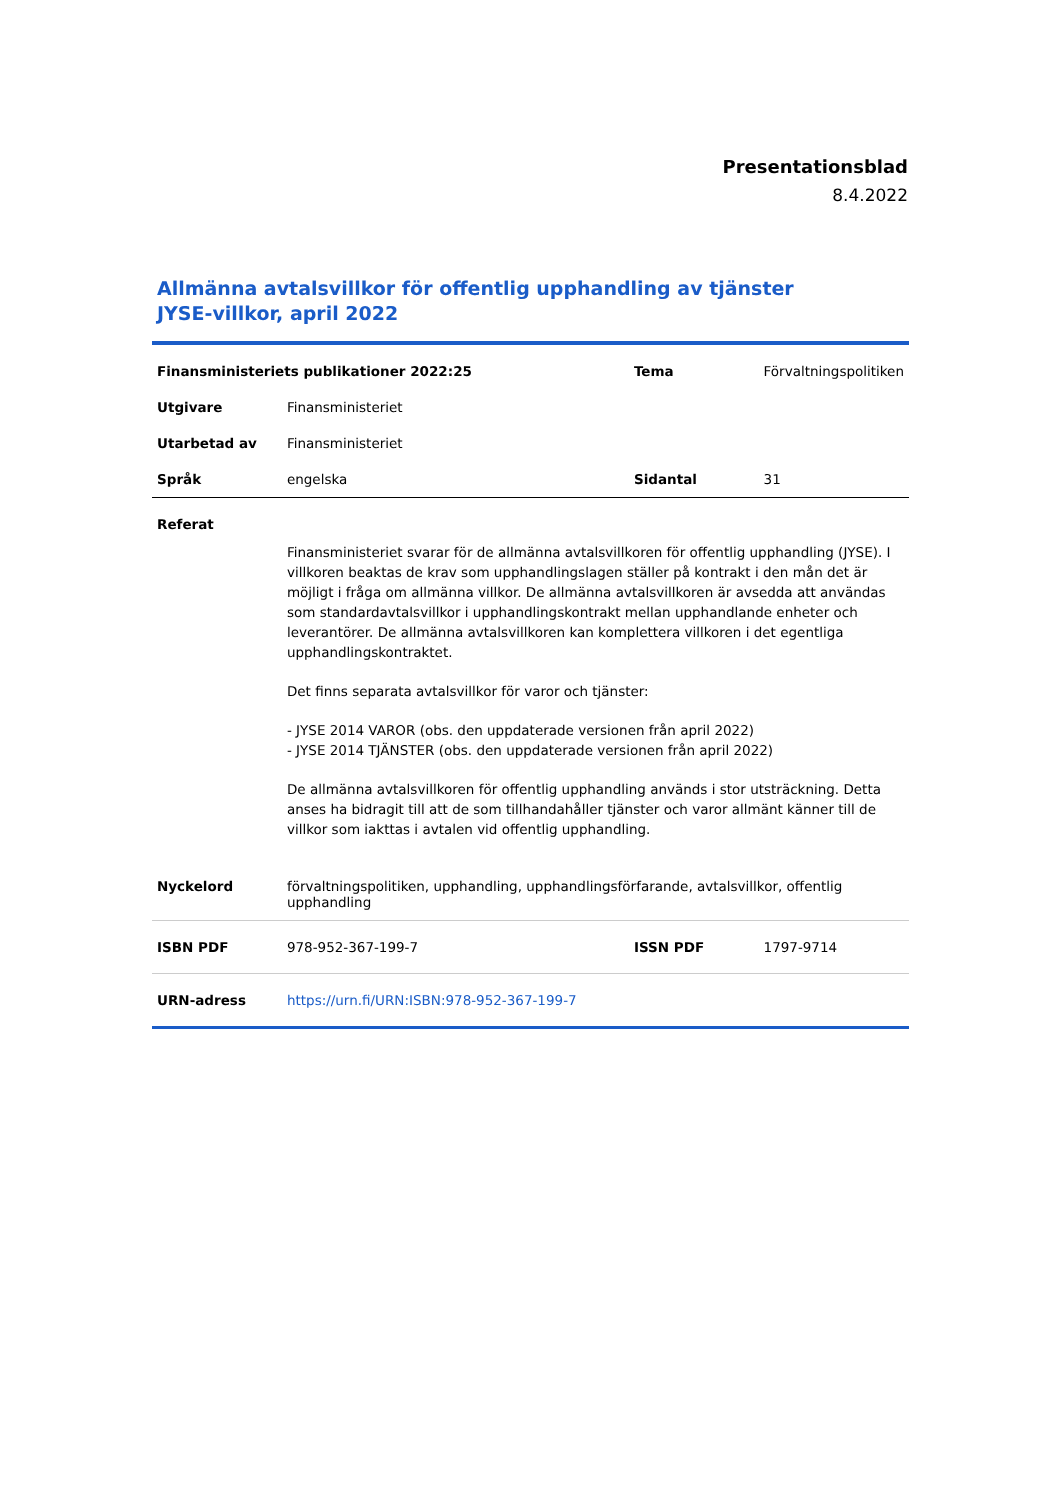Presentationsblad
8.4.2022
Allmänna avtalsvillkor för offentlig upphandling av tjänster
JYSE-villkor, april 2022
| Finansministeriets publikationer 2022:25 | | Tema | Förvaltningspolitiken |
| Utgivare | Finansministeriet | | |
| Utarbetad av | Finansministeriet | | |
| Språk | engelska | Sidantal | 31 |
| Referat | | | |
| | Finansministeriet svarar för de allmänna avtalsvillkoren för offentlig upphandling (JYSE). I villkoren beaktas de krav som upphandlingslagen ställer på kontrakt i den mån det är möjligt i fråga om allmänna villkor. De allmänna avtalsvillkoren är avsedda att användas som standardavtalsvillkor i upphandlingskontrakt mellan upphandlande enheter och leverantörer. De allmänna avtalsvillkoren kan komplettera villkoren i det egentliga upphandlingskontraktet. Det finns separata avtalsvillkor för varor och tjänster: - JYSE 2014 VAROR (obs. den uppdaterade versionen från april 2022) - JYSE 2014 TJÄNSTER (obs. den uppdaterade versionen från april 2022) De allmänna avtalsvillkoren för offentlig upphandling används i stor utsträckning. Detta anses ha bidragit till att de som tillhandahåller tjänster och varor allmänt känner till de villkor som iakttas i avtalen vid offentlig upphandling. | | |
| Nyckelord | förvaltningspolitiken, upphandling, upphandlingsförfarande, avtalsvillkor, offentlig upphandling | | |
| ISBN PDF | 978-952-367-199-7 | ISSN PDF | 1797-9714 |
| URN-adress | https://urn.fi/URN:ISBN:978-952-367-199-7 | | |